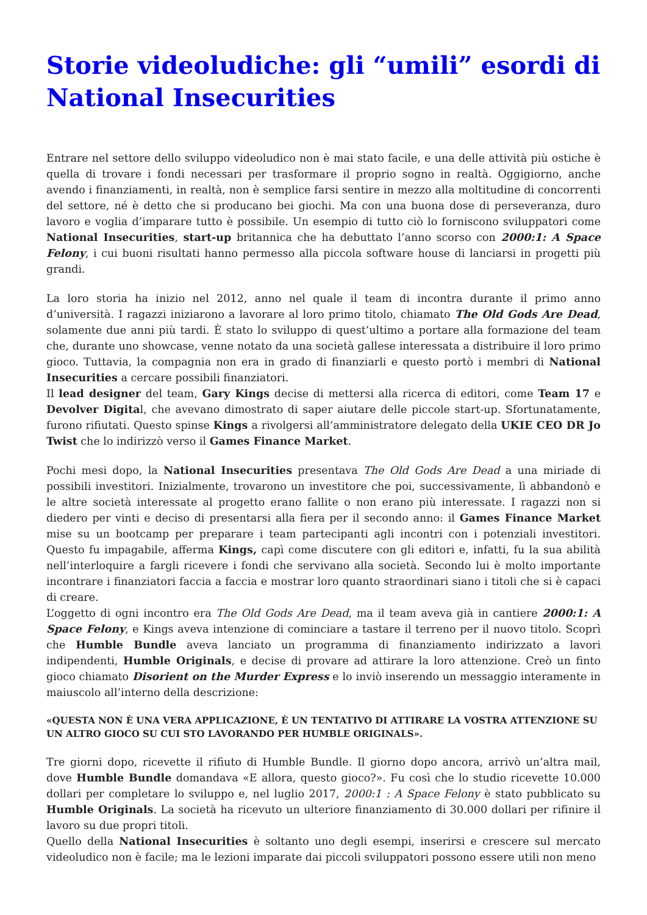Storie videoludiche: gli “umili” esordi di National Insecurities
Entrare nel settore dello sviluppo videoludico non è mai stato facile, e una delle attività più ostiche è quella di trovare i fondi necessari per trasformare il proprio sogno in realtà. Oggigiorno, anche avendo i finanziamenti, in realtà, non è semplice farsi sentire in mezzo alla moltitudine di concorrenti del settore, né è detto che si producano bei giochi. Ma con una buona dose di perseveranza, duro lavoro e voglia d’imparare tutto è possibile. Un esempio di tutto ciò lo forniscono sviluppatori come National Insecurities, start-up britannica che ha debuttato l’anno scorso con 2000:1: A Space Felony, i cui buoni risultati hanno permesso alla piccola software house di lanciarsi in progetti più grandi.
La loro storia ha inizio nel 2012, anno nel quale il team di incontra durante il primo anno d’università. I ragazzi iniziarono a lavorare al loro primo titolo, chiamato The Old Gods Are Dead, solamente due anni più tardi. È stato lo sviluppo di quest’ultimo a portare alla formazione del team che, durante uno showcase, venne notato da una società gallese interessata a distribuire il loro primo gioco. Tuttavia, la compagnia non era in grado di finanziarli e questo portò i membri di National Insecurities a cercare possibili finanziatori.
Il lead designer del team, Gary Kings decise di mettersi alla ricerca di editori, come Team 17 e Devolver Digital, che avevano dimostrato di saper aiutare delle piccole start-up. Sfortunatamente, furono rifiutati. Questo spinse Kings a rivolgersi all’amministratore delegato della UKIE CEO DR Jo Twist che lo indirizzò verso il Games Finance Market.
Pochi mesi dopo, la National Insecurities presentava The Old Gods Are Dead a una miriade di possibili investitori. Inizialmente, trovarono un investitore che poi, successivamente, lì abbandonò e le altre società interessate al progetto erano fallite o non erano più interessate. I ragazzi non si diedero per vinti e deciso di presentarsi alla fiera per il secondo anno: il Games Finance Market mise su un bootcamp per preparare i team partecipanti agli incontri con i potenziali investitori. Questo fu impagabile, afferma Kings, capì come discutere con gli editori e, infatti, fu la sua abilità nell’interloquire a fargli ricevere i fondi che servivano alla società. Secondo lui è molto importante incontrare i finanziatori faccia a faccia e mostrar loro quanto straordinari siano i titoli che si è capaci di creare.
L’oggetto di ogni incontro era The Old Gods Are Dead, ma il team aveva già in cantiere 2000:1: A Space Felony, e Kings aveva intenzione di cominciare a tastare il terreno per il nuovo titolo. Scoprì che Humble Bundle aveva lanciato un programma di finanziamento indirizzato a lavori indipendenti, Humble Originals, e decise di provare ad attirare la loro attenzione. Creò un finto gioco chiamato Disorient on the Murder Express e lo inviò inserendo un messaggio interamente in maiuscolo all’interno della descrizione:
«QUESTA NON È UNA VERA APPLICAZIONE, È UN TENTATIVO DI ATTIRARE LA VOSTRA ATTENZIONE SU UN ALTRO GIOCO SU CUI STO LAVORANDO PER HUMBLE ORIGINALS».
Tre giorni dopo, ricevette il rifiuto di Humble Bundle. Il giorno dopo ancora, arrivò un’altra mail, dove Humble Bundle domandava «E allora, questo gioco?». Fu così che lo studio ricevette 10.000 dollari per completare lo sviluppo e, nel luglio 2017, 2000:1 : A Space Felony è stato pubblicato su Humble Originals. La società ha ricevuto un ulteriore finanziamento di 30.000 dollari per rifinire il lavoro su due propri titoli.
Quello della National Insecurities è soltanto uno degli esempi, inserirsi e crescere sul mercato videoludico non è facile; ma le lezioni imparate dai piccoli sviluppatori possono essere utili non meno